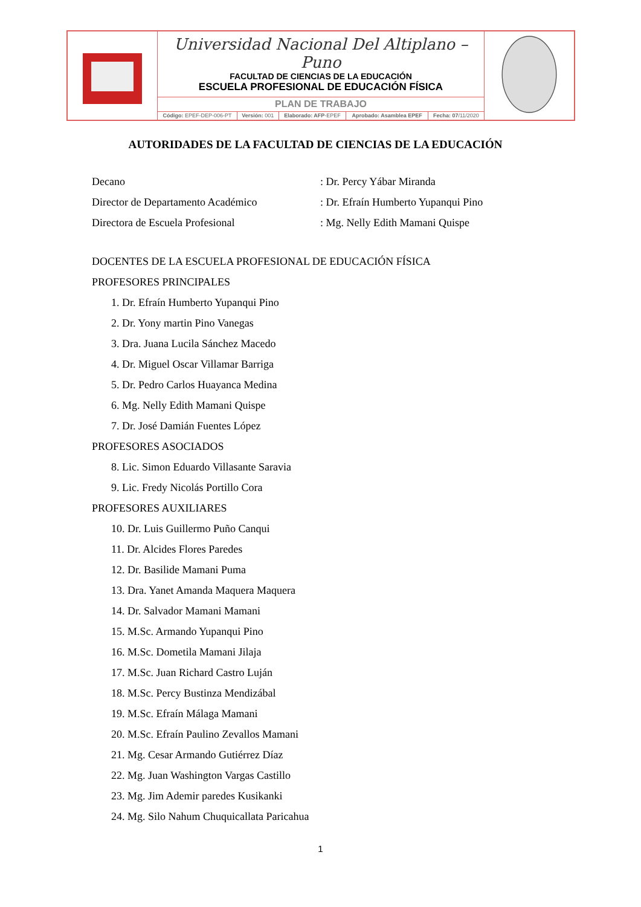| | Universidad Nacional Del Altiplano – Puno FACULTAD DE CIENCIAS DE LA EDUCACIÓN ESCUELA PROFESIONAL DE EDUCACIÓN FÍSICA | | | | | |
| | PLAN DE TRABAJO | | | | | |
| | Código: EPEF-DEP-006-PT | Versión: 001 | Elaborado: AFP -EPEF | Aprobado: Asamblea EPEF | Fecha: 07 /11/2020 | |
AUTORIDADES DE LA FACULTAD DE CIENCIAS DE LA EDUCACIÓN
Decano: Dr. Percy Yábar Miranda
Director de Departamento Académico: Dr. Efraín Humberto Yupanqui Pino
Directora de Escuela Profesional: Mg. Nelly Edith Mamani Quispe
DOCENTES DE LA ESCUELA PROFESIONAL DE EDUCACIÓN FÍSICA
PROFESORES PRINCIPALES
1. Dr. Efraín Humberto Yupanqui Pino
2. Dr. Yony martin Pino Vanegas
3. Dra. Juana Lucila Sánchez Macedo
4. Dr. Miguel Oscar Villamar Barriga
5. Dr. Pedro Carlos Huayanca Medina
6. Mg. Nelly Edith Mamani Quispe
7. Dr. José Damián Fuentes López
PROFESORES ASOCIADOS
8. Lic. Simon Eduardo Villasante Saravia
9. Lic. Fredy Nicolás Portillo Cora
PROFESORES AUXILIARES
10. Dr. Luis Guillermo Puño Canqui
11. Dr. Alcides Flores Paredes
12. Dr. Basilide Mamani Puma
13. Dra. Yanet Amanda Maquera Maquera
14. Dr. Salvador Mamani Mamani
15. M.Sc. Armando Yupanqui Pino
16. M.Sc. Dometila Mamani Jilaja
17. M.Sc. Juan Richard Castro Luján
18. M.Sc. Percy Bustinza Mendizábal
19. M.Sc. Efraín Málaga Mamani
20. M.Sc. Efraín Paulino Zevallos Mamani
21. Mg. Cesar Armando Gutiérrez Díaz
22. Mg. Juan Washington Vargas Castillo
23. Mg. Jim Ademir paredes Kusikanki
24. Mg. Silo Nahum Chuquicallata Paricahua
1